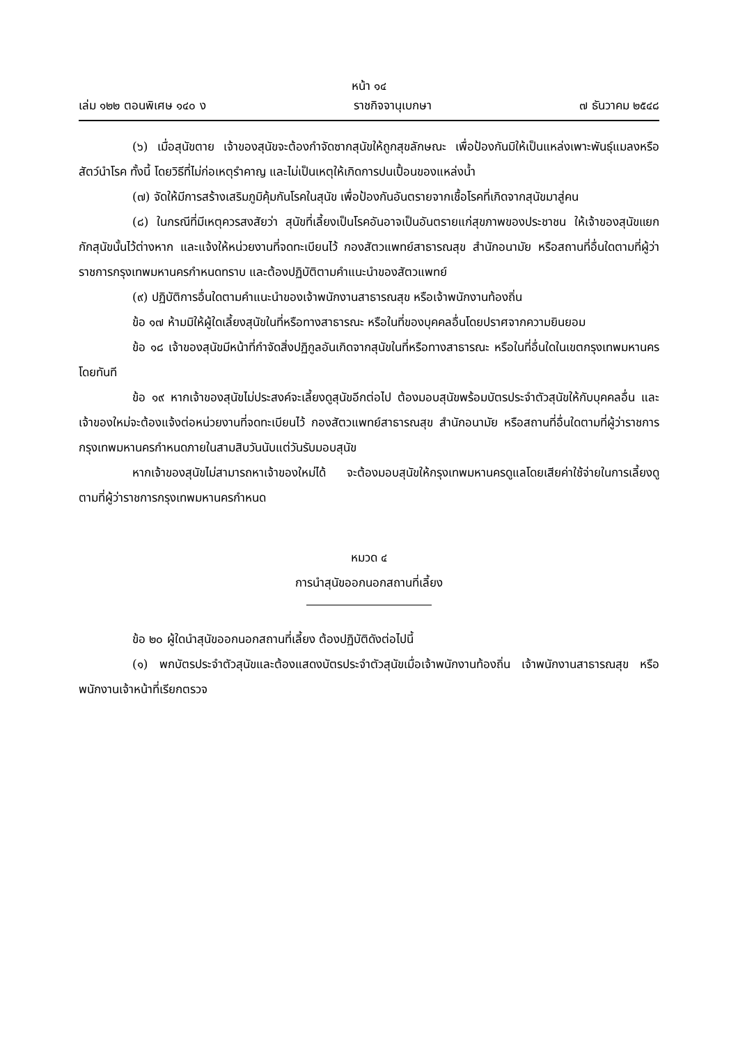หน้า ๑๔
เล่ม ๑๒๒ ตอนพิเศษ ๑๔๐ ง ราชกิจจานุเบกษา ๗ ธันวาคม ๒๕๔๘
(๖) เมื่อสุนัขตาย เจ้าของสุนัขจะต้องกำจัดซากสุนัขให้ถูกสุขลักษณะ เพื่อป้องกันมิให้เป็นแหล่งเพาะพันธุ์แมลงหรือสัตว์นำโรค ทั้งนี้ โดยวิธีที่ไม่ก่อเหตุรำคาญ และไม่เป็นเหตุให้เกิดการปนเปื้อนของแหล่งน้ำ
(๗) จัดให้มีการสร้างเสริมภูมิคุ้มกันโรคในสุนัข เพื่อป้องกันอันตรายจากเชื้อโรคที่เกิดจากสุนัขมาสู่คน
(๘) ในกรณีที่มีเหตุควรสงสัยว่า สุนัขที่เลี้ยงเป็นโรคอันอาจเป็นอันตรายแก่สุขภาพของประชาชน ให้เจ้าของสุนัขแยกกักสุนัขนั้นไว้ต่างหาก และแจ้งให้หน่วยงานที่จดทะเบียนไว้ กองสัตวแพทย์สาธารณสุข สำนักอนามัย หรือสถานที่อื่นใดตามที่ผู้ว่าราชการกรุงเทพมหานครกำหนดทราบ และต้องปฏิบัติตามคำแนะนำของสัตวแพทย์
(๙) ปฏิบัติการอื่นใดตามคำแนะนำของเจ้าพนักงานสาธารณสุข หรือเจ้าพนักงานท้องถิ่น
ข้อ ๑๗ ห้ามมิให้ผู้ใดเลี้ยงสุนัขในที่หรือทางสาธารณะ หรือในที่ของบุคคลอื่นโดยปราศจากความยินยอม
ข้อ ๑๘ เจ้าของสุนัขมีหน้าที่กำจัดสิ่งปฏิกูลอันเกิดจากสุนัขในที่หรือทางสาธารณะ หรือในที่อื่นใดในเขตกรุงเทพมหานครโดยทันที
ข้อ ๑๙ หากเจ้าของสุนัขไม่ประสงค์จะเลี้ยงดูสุนัขอีกต่อไป ต้องมอบสุนัขพร้อมบัตรประจำตัวสุนัขให้กับบุคคลอื่น และเจ้าของใหม่จะต้องแจ้งต่อหน่วยงานที่จดทะเบียนไว้ กองสัตวแพทย์สาธารณสุข สำนักอนามัย หรือสถานที่อื่นใดตามที่ผู้ว่าราชการกรุงเทพมหานครกำหนดภายในสามสิบวันนับแต่วันรับมอบสุนัข
หากเจ้าของสุนัขไม่สามารถหาเจ้าของใหม่ได้ จะต้องมอบสุนัขให้กรุงเทพมหานครดูแลโดยเสียค่าใช้จ่ายในการเลี้ยงดูตามที่ผู้ว่าราชการกรุงเทพมหานครกำหนด
หมวด ๔
การนำสุนัขออกนอกสถานที่เลี้ยง
ข้อ ๒๐ ผู้ใดนำสุนัขออกนอกสถานที่เลี้ยง ต้องปฏิบัติดังต่อไปนี้
(๑) พกบัตรประจำตัวสุนัขและต้องแสดงบัตรประจำตัวสุนัขเมื่อเจ้าพนักงานท้องถิ่น เจ้าพนักงานสาธารณสุข หรือพนักงานเจ้าหน้าที่เรียกตรวจ